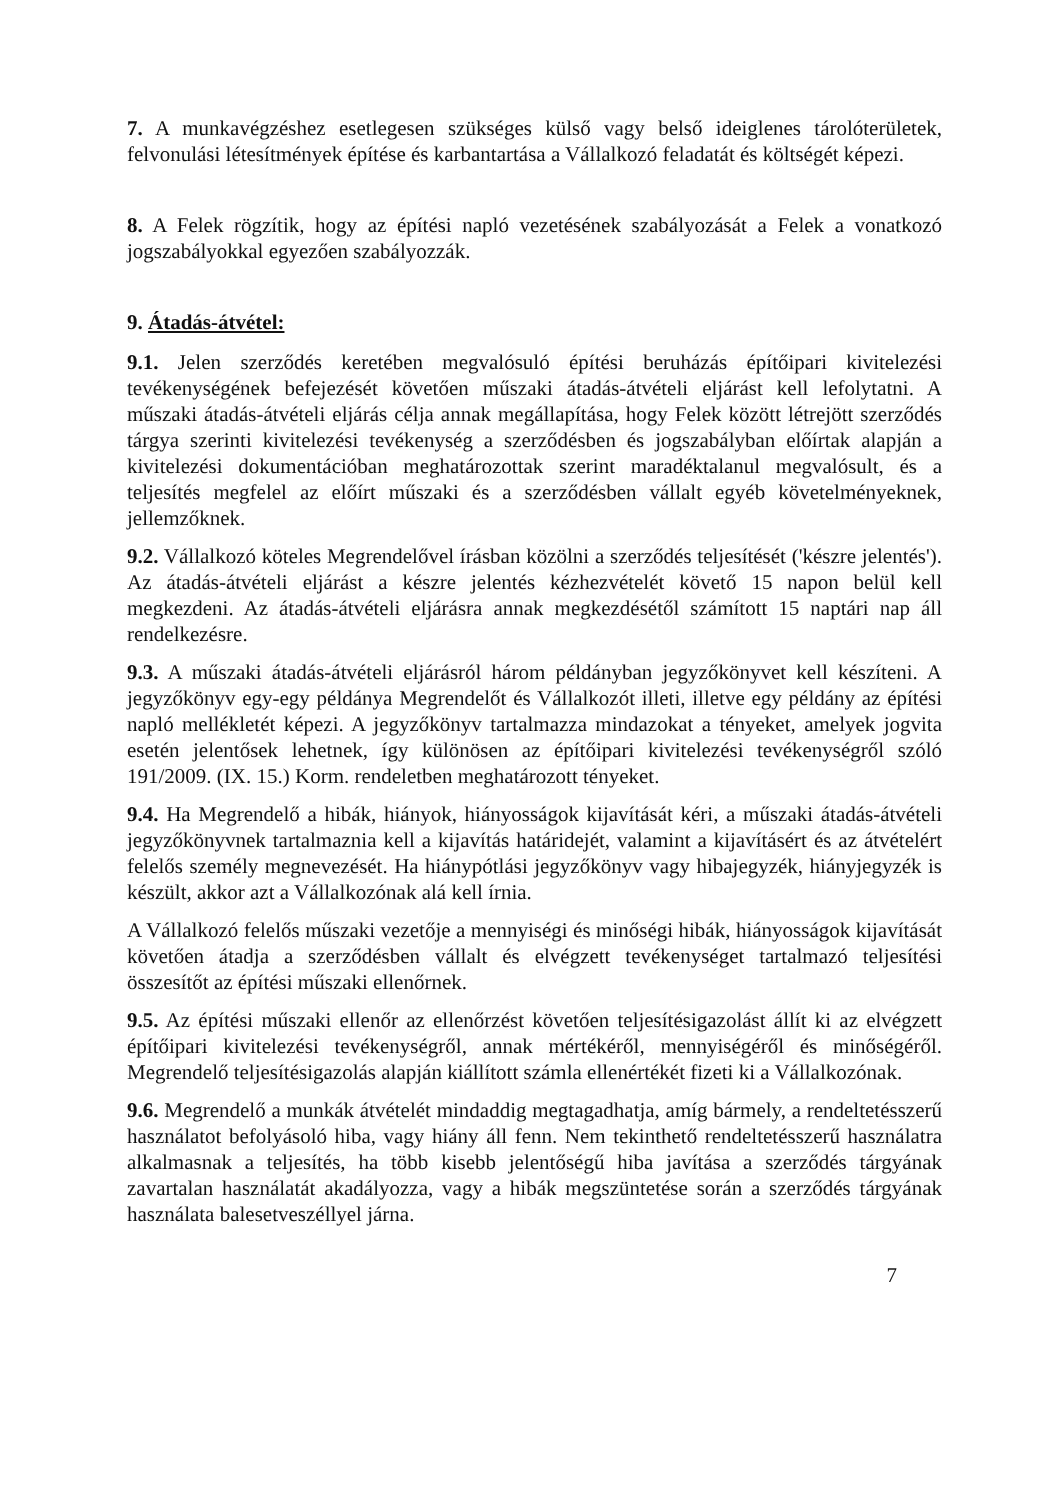7. A munkavégzéshez esetlegesen szükséges külső vagy belső ideiglenes tárolóterületek, felvonulási létesítmények építése és karbantartása a Vállalkozó feladatát és költségét képezi.
8. A Felek rögzítik, hogy az építési napló vezetésének szabályozását a Felek a vonatkozó jogszabályokkal egyezően szabályozzák.
9. Átadás-átvétel:
9.1. Jelen szerződés keretében megvalósuló építési beruházás építőipari kivitelezési tevékenységének befejezését követően műszaki átadás-átvételi eljárást kell lefolytatni. A műszaki átadás-átvételi eljárás célja annak megállapítása, hogy Felek között létrejött szerződés tárgya szerinti kivitelezési tevékenység a szerződésben és jogszabályban előírtak alapján a kivitelezési dokumentációban meghatározottak szerint maradéktalanul megvalósult, és a teljesítés megfelel az előírt műszaki és a szerződésben vállalt egyéb követelményeknek, jellemzőknek.
9.2. Vállalkozó köteles Megrendelővel írásban közölni a szerződés teljesítését ('készre jelentés'). Az átadás-átvételi eljárást a készre jelentés kézhezvételét követő 15 napon belül kell megkezdeni. Az átadás-átvételi eljárásra annak megkezdésétől számított 15 naptári nap áll rendelkezésre.
9.3. A műszaki átadás-átvételi eljárásról három példányban jegyzőkönyvet kell készíteni. A jegyzőkönyv egy-egy példánya Megrendelőt és Vállalkozót illeti, illetve egy példány az építési napló mellékletét képezi. A jegyzőkönyv tartalmazza mindazokat a tényeket, amelyek jogvita esetén jelentősek lehetnek, így különösen az építőipari kivitelezési tevékenységről szóló 191/2009. (IX. 15.) Korm. rendeletben meghatározott tényeket.
9.4. Ha Megrendelő a hibák, hiányok, hiányosságok kijavítását kéri, a műszaki átadás-átvételi jegyzőkönyvnek tartalmaznia kell a kijavítás határidejét, valamint a kijavításért és az átvételért felelős személy megnevezését. Ha hiánypótlási jegyzőkönyv vagy hibajegyzék, hiányjegyzék is készült, akkor azt a Vállalkozónak alá kell írnia.
A Vállalkozó felelős műszaki vezetője a mennyiségi és minőségi hibák, hiányosságok kijavítását követően átadja a szerződésben vállalt és elvégzett tevékenységet tartalmazó teljesítési összesítőt az építési műszaki ellenőrnek.
9.5. Az építési műszaki ellenőr az ellenőrzést követően teljesítésigazolást állít ki az elvégzett építőipari kivitelezési tevékenységről, annak mértékéről, mennyiségéről és minőségéről. Megrendelő teljesítésigazolás alapján kiállított számla ellenértékét fizeti ki a Vállalkozónak.
9.6. Megrendelő a munkák átvételét mindaddig megtagadhatja, amíg bármely, a rendeltetésszerű használatot befolyásoló hiba, vagy hiány áll fenn. Nem tekinthető rendeltetésszerű használatra alkalmasnak a teljesítés, ha több kisebb jelentőségű hiba javítása a szerződés tárgyának zavartalan használatát akadályozza, vagy a hibák megszüntetése során a szerződés tárgyának használata balesetveszéllyel járna.
7